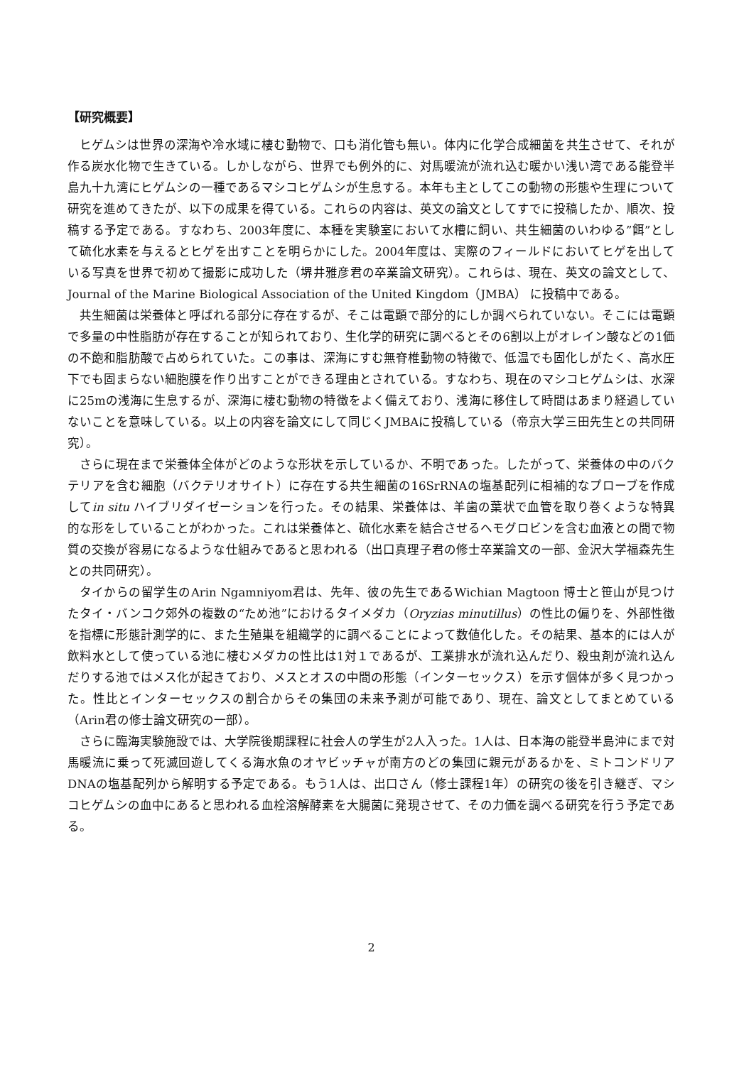【研究概要】
ヒゲムシは世界の深海や冷水域に棲む動物で、口も消化管も無い。体内に化学合成細菌を共生させて、それが作る炭水化物で生きている。しかしながら、世界でも例外的に、対馬暖流が流れ込む暖かい浅い湾である能登半島九十九湾にヒゲムシの一種であるマシコヒゲムシが生息する。本年も主としてこの動物の形態や生理について研究を進めてきたが、以下の成果を得ている。これらの内容は、英文の論文としてすでに投稿したか、順次、投稿する予定である。すなわち、2003年度に、本種を実験室において水槽に飼い、共生細菌のいわゆる”餌”として硫化水素を与えるとヒゲを出すことを明らかにした。2004年度は、実際のフィールドにおいてヒゲを出している写真を世界で初めて撮影に成功した（堺井雅彦君の卒業論文研究）。これらは、現在、英文の論文として、Journal of the Marine Biological Association of the United Kingdom（JMBA） に投稿中である。
共生細菌は栄養体と呼ばれる部分に存在するが、そこは電顕で部分的にしか調べられていない。そこには電顕で多量の中性脂肪が存在することが知られており、生化学的研究に調べるとその6割以上がオレイン酸などの1価の不飽和脂肪酸で占められていた。この事は、深海にすむ無脊椎動物の特徴で、低温でも固化しがたく、高水圧下でも固まらない細胞膜を作り出すことができる理由とされている。すなわち、現在のマシコヒゲムシは、水深に25mの浅海に生息するが、深海に棲む動物の特徴をよく備えており、浅海に移住して時間はあまり経過していないことを意味している。以上の内容を論文にして同じくJMBAに投稿している（帝京大学三田先生との共同研究）。
さらに現在まで栄養体全体がどのような形状を示しているか、不明であった。したがって、栄養体の中のバクテリアを含む細胞（バクテリオサイト）に存在する共生細菌の16SrRNAの塩基配列に相補的なプローブを作成してin situ ハイブリダイゼーションを行った。その結果、栄養体は、羊歯の葉状で血管を取り巻くような特異的な形をしていることがわかった。これは栄養体と、硫化水素を結合させるヘモグロビンを含む血液との間で物質の交換が容易になるような仕組みであると思われる（出口真理子君の修士卒業論文の一部、金沢大学福森先生との共同研究）。
タイからの留学生のArin Ngamniyom君は、先年、彼の先生であるWichian Magtoon 博士と笹山が見つけたタイ・バンコク郊外の複数の“ため池”におけるタイメダカ（Oryzias minutillus）の性比の偏りを、外部性徴を指標に形態計測学的に、また生殖巣を組織学的に調べることによって数値化した。その結果、基本的には人が飲料水として使っている池に棲むメダカの性比は1対１であるが、工業排水が流れ込んだり、殺虫剤が流れ込んだりする池ではメス化が起きており、メスとオスの中間の形態（インターセックス）を示す個体が多く見つかった。性比とインターセックスの割合からその集団の未来予測が可能であり、現在、論文としてまとめている（Arin君の修士論文研究の一部）。
さらに臨海実験施設では、大学院後期課程に社会人の学生が2人入った。1人は、日本海の能登半島沖にまで対馬暖流に乗って死滅回遊してくる海水魚のオヤビッチャが南方のどの集団に親元があるかを、ミトコンドリアDNAの塩基配列から解明する予定である。もう1人は、出口さん（修士課程1年）の研究の後を引き継ぎ、マシコヒゲムシの血中にあると思われる血栓溶解酵素を大腸菌に発現させて、その力価を調べる研究を行う予定である。
2